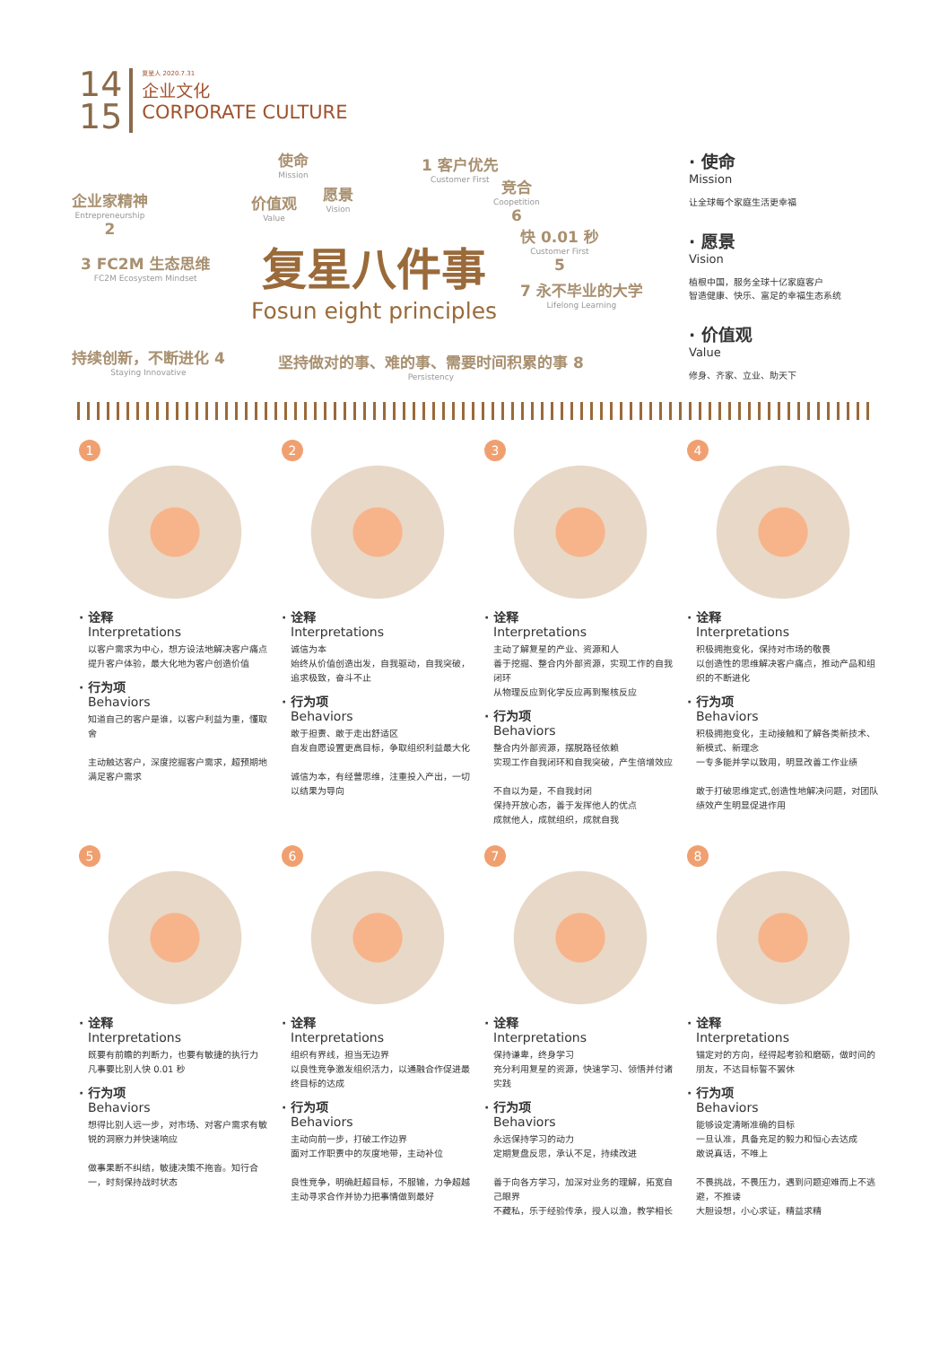14
15
复星人 2020.7.31
企业文化
CORPORATE CULTURE
使命
Mission
企业家精神
Entrepreneurship
2
价值观
Value
愿景
Vision
1 客户优先
Customer First
竞合
Coopetition
6
快 0.01 秒
Customer First
5
3 FC2M 生态思维
FC2M Ecosystem Mindset
复星八件事
Fosun eight principles
7 永不毕业的大学
Lifelong Learning
持续创新，不断进化 4
Staying Innovative
坚持做对的事、难的事、需要时间积累的事 8
Persistency
· 使命
Mission
让全球每个家庭生活更幸福
· 愿景
Vision
植根中国，服务全球十亿家庭客户
智造健康、快乐、富足的幸福生态系统
· 价值观
Value
修身、齐家、立业、助天下
1
· 诠释
Interpretations
以客户需求为中心，想方设法地解决客户痛点
提升客户体验，最大化地为客户创造价值
· 行为项
Behaviors
知道自己的客户是谁，以客户利益为重，懂取舍
主动触达客户，深度挖掘客户需求，超预期地满足客户需求
2
· 诠释
Interpretations
诚信为本
始终从价值创造出发，自我驱动，自我突破，追求极致，奋斗不止
· 行为项
Behaviors
敢于担责、敢于走出舒适区
自发自愿设置更高目标，争取组织利益最大化
诚信为本，有经营思维，注重投入产出，一切以结果为导向
3
· 诠释
Interpretations
主动了解复星的产业、资源和人
善于挖掘、整合内外部资源，实现工作的自我闭环
从物理反应到化学反应再到聚核反应
· 行为项
Behaviors
整合内外部资源，摆脱路径依赖
实现工作自我闭环和自我突破，产生倍增效应
不自以为是，不自我封闭
保持开放心态，善于发挥他人的优点
成就他人，成就组织，成就自我
4
· 诠释
Interpretations
积极拥抱变化，保持对市场的敬畏
以创造性的思维解决客户痛点，推动产品和组织的不断进化
· 行为项
Behaviors
积极拥抱变化，主动接触和了解各类新技术、新模式、新理念
一专多能并学以致用，明显改善工作业绩
敢于打破思维定式,创造性地解决问题，对团队绩效产生明显促进作用
5
· 诠释
Interpretations
既要有前瞻的判断力，也要有敏捷的执行力
凡事要比别人快 0.01 秒
· 行为项
Behaviors
想得比别人远一步，对市场、对客户需求有敏锐的洞察力并快速响应
做事果断不纠结，敏捷决策不拖沓。知行合一，时刻保持战时状态
6
· 诠释
Interpretations
组织有界线，担当无边界
以良性竞争激发组织活力，以通融合作促进最终目标的达成
· 行为项
Behaviors
主动向前一步，打破工作边界
面对工作职责中的灰度地带，主动补位
良性竞争，明确赶超目标，不服输，力争超越
主动寻求合作并协力把事情做到最好
7
· 诠释
Interpretations
保持谦卑，终身学习
充分利用复星的资源，快速学习、领悟并付诸实践
· 行为项
Behaviors
永远保持学习的动力
定期复盘反思，承认不足，持续改进
善于向各方学习，加深对业务的理解，拓宽自己眼界
不藏私，乐于经验传承，授人以渔，教学相长
8
· 诠释
Interpretations
锚定对的方向，经得起考验和磨砺，做时间的朋友，不达目标誓不罢休
· 行为项
Behaviors
能够设定清晰准确的目标
一旦认准，具备充足的毅力和恒心去达成
敢说真话，不唯上
不畏挑战，不畏压力，遇到问题迎难而上不逃避，不推诿
大胆设想，小心求证，精益求精